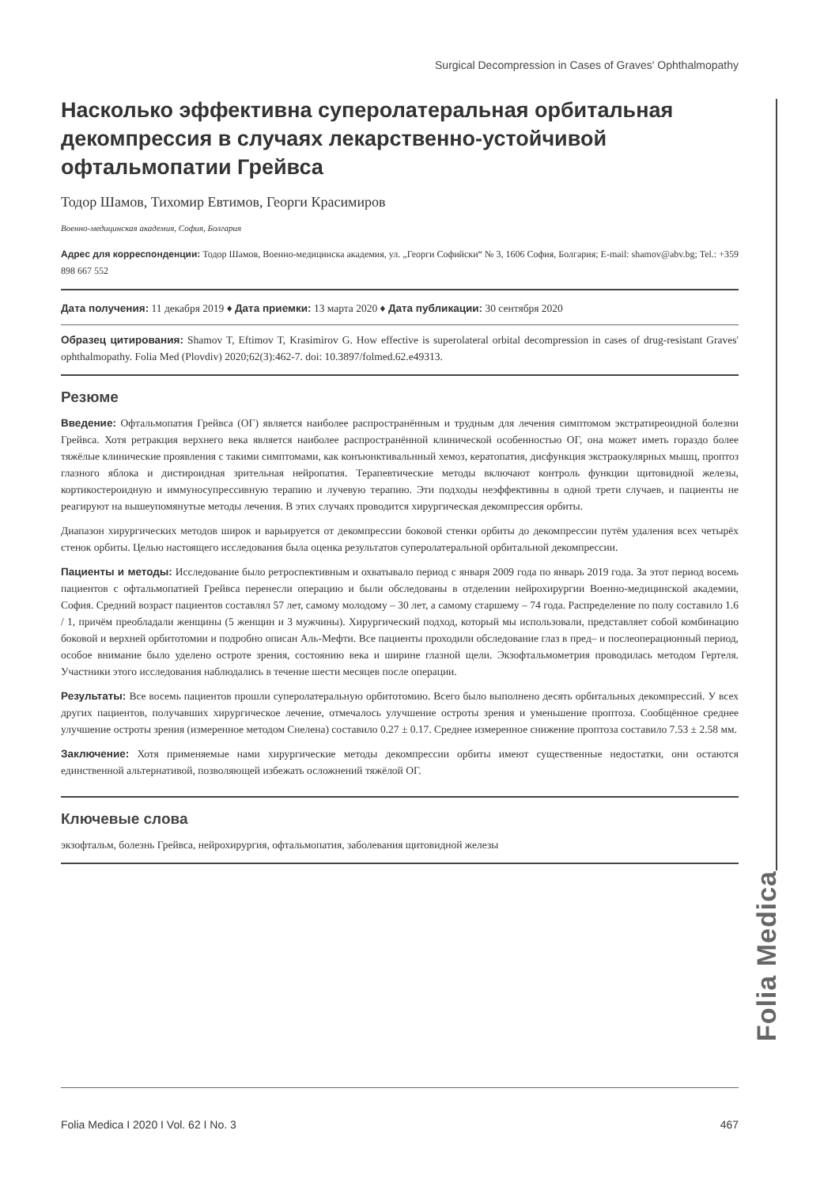Surgical Decompression in Cases of Graves' Ophthalmopathy
Насколько эффективна суперолатеральная орбитальная декомпрессия в случаях лекарственно-устойчивой офтальмопатии Грейвса
Тодор Шамов, Тихомир Евтимов, Георги Красимиров
Военно-медицинская академия, София, Болгария
Адрес для корреспонденции: Тодор Шамов, Военно-медицинска академия, ул. „Георги Софийски“ № 3, 1606 София, Болгария; E-mail: shamov@abv.bg; Tel.: +359 898 667 552
Дата получения: 11 декабря 2019 ♦ Дата приемки: 13 марта 2020 ♦ Дата публикации: 30 сентября 2020
Образец цитирования: Shamov T, Eftimov T, Krasimirov G. How effective is superolateral orbital decompression in cases of drug-resistant Graves' ophthalmopathy. Folia Med (Plovdiv) 2020;62(3):462-7. doi: 10.3897/folmed.62.e49313.
Резюме
Введение: Офтальмопатия Грейвса (ОГ) является наиболее распространённым и трудным для лечения симптомом экстратиреоидной болезни Грейвса. Хотя ретракция верхнего века является наиболее распространённой клинической особенностью ОГ, она может иметь гораздо более тяжёлые клинические проявления с такими симптомами, как конъюнктивальнный хемоз, кератопатия, дисфункция экстраокулярных мышц, проптоз глазного яблока и дистироидная зрительная нейропатия. Терапевтические методы включают контроль функции щитовидной железы, кортикостероидную и иммуносупрессивную терапию и лучевую терапию. Эти подходы неэффективны в одной трети случаев, и пациенты не реагируют на вышеупомянутые методы лечения. В этих случаях проводится хирургическая декомпрессия орбиты.
Диапазон хирургических методов широк и варьируется от декомпрессии боковой стенки орбиты до декомпрессии путём удаления всех четырёх стенок орбиты. Целью настоящего исследования была оценка результатов суперолатеральной орбитальной декомпрессии.
Пациенты и методы: Исследование было ретроспективным и охватывало период с января 2009 года по январь 2019 года. За этот период восемь пациентов с офтальмопатией Грейвса перенесли операцию и были обследованы в отделении нейрохирургии Военно-медицинской академии, София. Средний возраст пациентов составлял 57 лет, самому молодому – 30 лет, а самому старшему – 74 года. Распределение по полу составило 1.6 / 1, причём преобладали женщины (5 женщин и 3 мужчины). Хирургический подход, который мы использовали, представляет собой комбинацию боковой и верхней орбитотомии и подробно описан Аль-Мефти. Все пациенты проходили обследование глаз в пред– и послеоперационный период, особое внимание было уделено остроте зрения, состоянию века и ширине глазной щели. Экзофтальмометрия проводилась методом Гертеля. Участники этого исследования наблюдались в течение шести месяцев после операции.
Результаты: Все восемь пациентов прошли суперолатеральную орбитотомию. Всего было выполнено десять орбитальных декомпрессий. У всех других пациентов, получавших хирургическое лечение, отмечалось улучшение остроты зрения и уменьшение проптоза. Сообщённое среднее улучшение остроты зрения (измеренное методом Снелена) составило 0.27 ± 0.17. Среднее измеренное снижение проптоза составило 7.53 ± 2.58 мм.
Заключение: Хотя применяемые нами хирургические методы декомпрессии орбиты имеют существенные недостатки, они остаются единственной альтернативой, позволяющей избежать осложнений тяжёлой ОГ.
Ключевые слова
экзофтальм, болезнь Грейвса, нейрохирургия, офтальмопатия, заболевания щитовидной железы
Folia Medica
Folia Medica I 2020 I Vol. 62 I No. 3 467